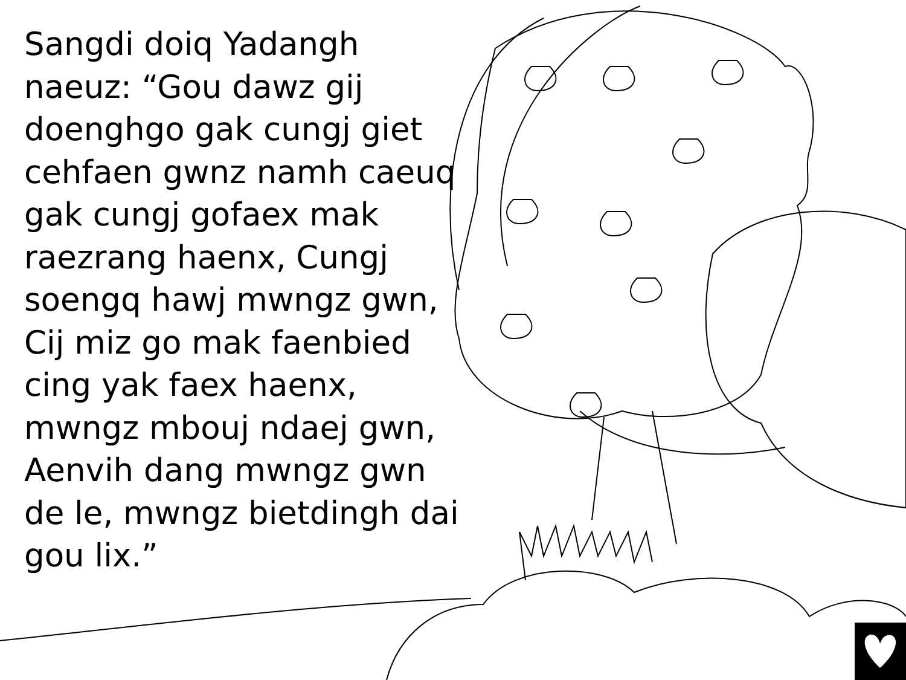Sangdi doiq Yadangh naeuz: “Gou dawz gij doenghgo gak cungj giet cehfaen gwnz namh caeuq gak cungj gofaex mak raezrang haenx, Cungj soengq hawj mwngz gwn, Cij miz go mak faenbied cing yak faex haenx, mwngz mbouj ndaej gwn, Aenvih dang mwngz gwn de le, mwngz bietdingh dai gou lix.”